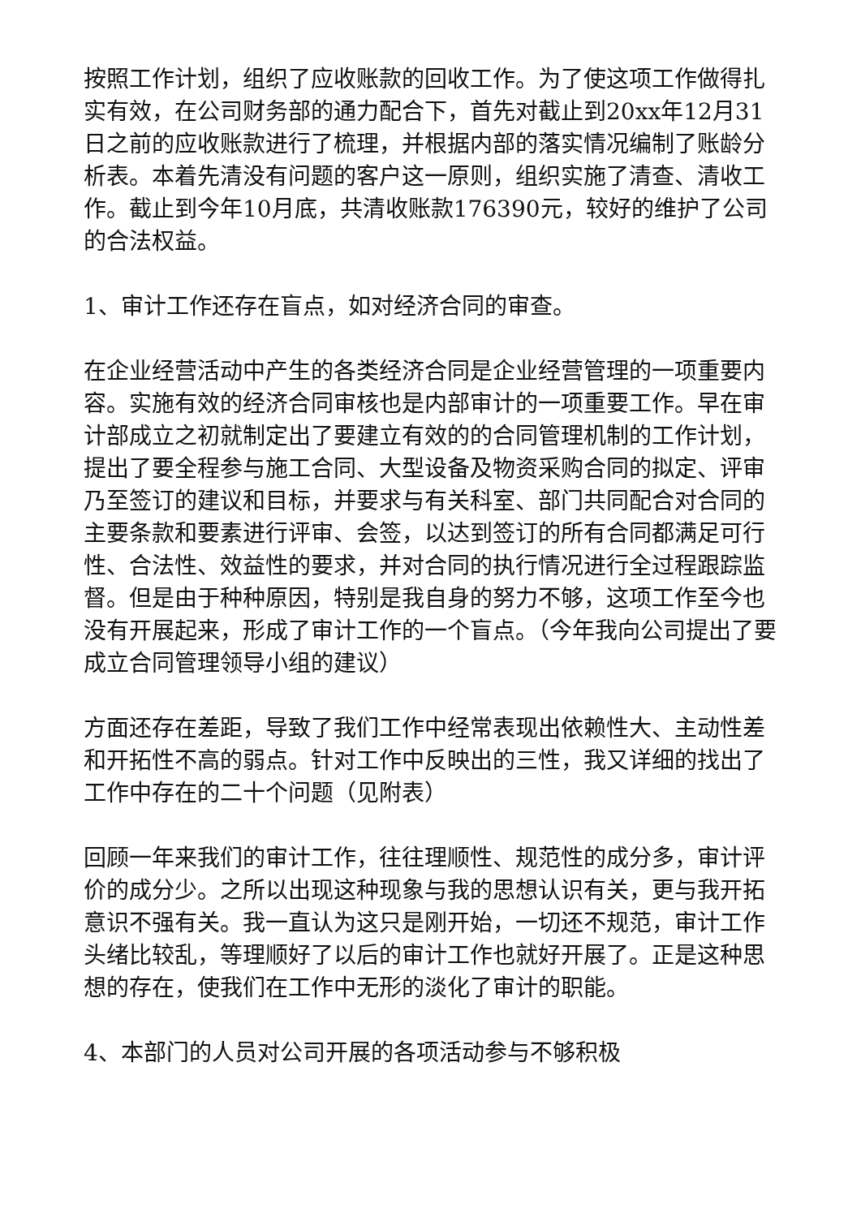按照工作计划，组织了应收账款的回收工作。为了使这项工作做得扎实有效，在公司财务部的通力配合下，首先对截止到20xx年12月31日之前的应收账款进行了梳理，并根据内部的落实情况编制了账龄分析表。本着先清没有问题的客户这一原则，组织实施了清查、清收工作。截止到今年10月底，共清收账款176390元，较好的维护了公司的合法权益。
1、审计工作还存在盲点，如对经济合同的审查。
在企业经营活动中产生的各类经济合同是企业经营管理的一项重要内容。实施有效的经济合同审核也是内部审计的一项重要工作。早在审计部成立之初就制定出了要建立有效的的合同管理机制的工作计划，提出了要全程参与施工合同、大型设备及物资采购合同的拟定、评审乃至签订的建议和目标，并要求与有关科室、部门共同配合对合同的主要条款和要素进行评审、会签，以达到签订的所有合同都满足可行性、合法性、效益性的要求，并对合同的执行情况进行全过程跟踪监督。但是由于种种原因，特别是我自身的努力不够，这项工作至今也没有开展起来，形成了审计工作的一个盲点。（今年我向公司提出了要成立合同管理领导小组的建议）
方面还存在差距，导致了我们工作中经常表现出依赖性大、主动性差和开拓性不高的弱点。针对工作中反映出的三性，我又详细的找出了工作中存在的二十个问题（见附表）
回顾一年来我们的审计工作，往往理顺性、规范性的成分多，审计评价的成分少。之所以出现这种现象与我的思想认识有关，更与我开拓意识不强有关。我一直认为这只是刚开始，一切还不规范，审计工作头绪比较乱，等理顺好了以后的审计工作也就好开展了。正是这种思想的存在，使我们在工作中无形的淡化了审计的职能。
4、本部门的人员对公司开展的各项活动参与不够积极